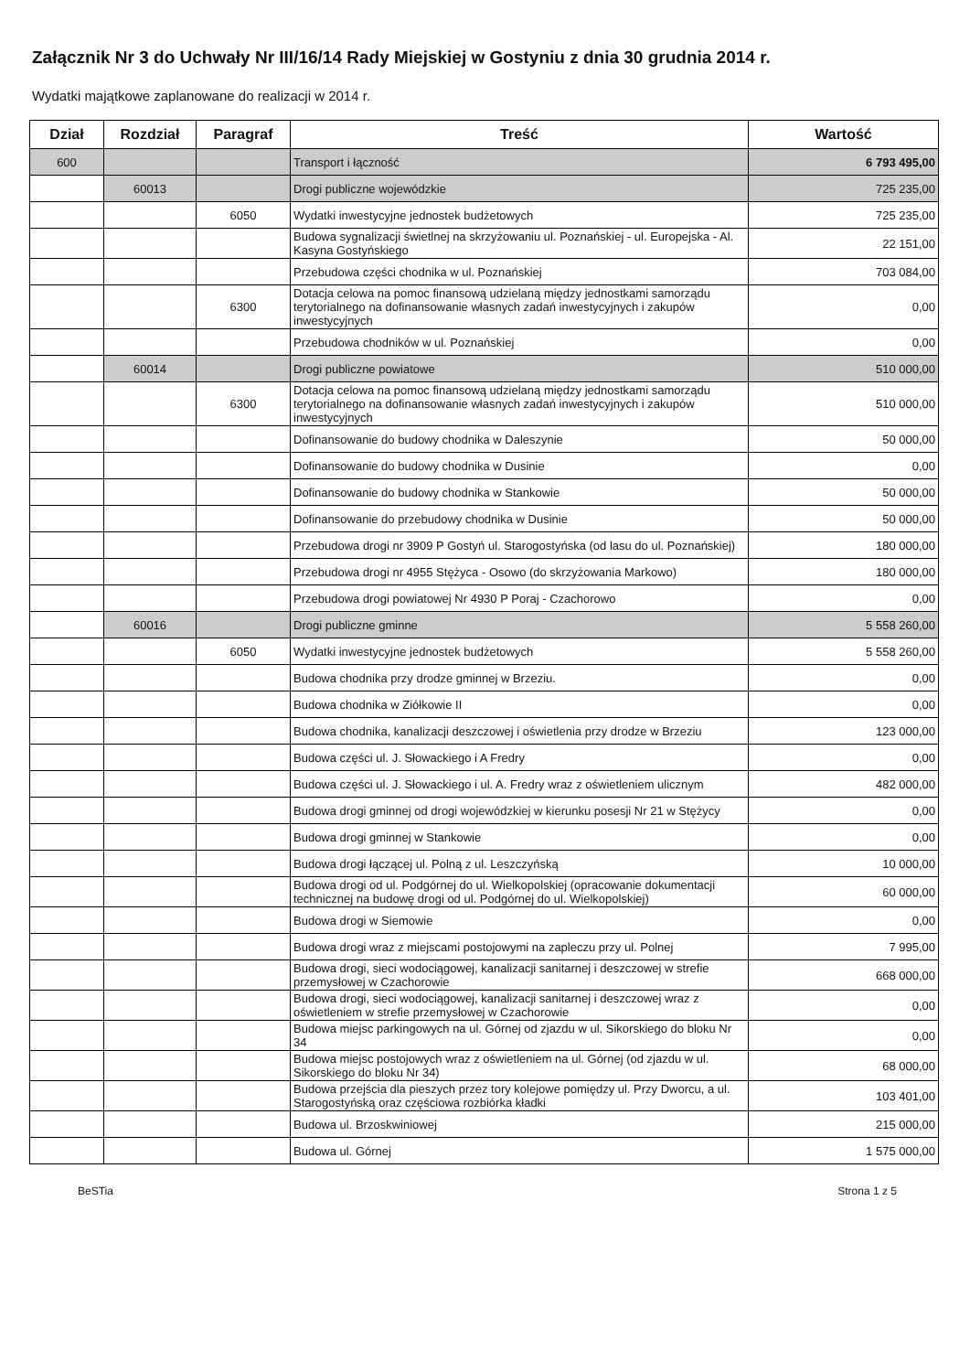Załącznik Nr 3 do Uchwały Nr III/16/14 Rady Miejskiej w Gostyniu z dnia 30 grudnia 2014 r.
Wydatki majątkowe zaplanowane do realizacji w 2014 r.
| Dział | Rozdział | Paragraf | Treść | Wartość |
| --- | --- | --- | --- | --- |
| 600 | | | Transport i łączność | 6 793 495,00 |
| | 60013 | | Drogi publiczne wojewódzkie | 725 235,00 |
| | | 6050 | Wydatki inwestycyjne jednostek budżetowych | 725 235,00 |
| | | | Budowa sygnalizacji świetlnej na skrzyżowaniu ul. Poznańskiej - ul. Europejska - Al. Kasyna Gostyńskiego | 22 151,00 |
| | | | Przebudowa części chodnika w ul. Poznańskiej | 703 084,00 |
| | | 6300 | Dotacja celowa na pomoc finansową udzielaną między jednostkami samorządu terytorialnego na dofinansowanie własnych zadań inwestycyjnych i zakupów inwestycyjnych | 0,00 |
| | | | Przebudowa chodników w ul. Poznańskiej | 0,00 |
| | 60014 | | Drogi publiczne powiatowe | 510 000,00 |
| | | 6300 | Dotacja celowa na pomoc finansową udzielaną między jednostkami samorządu terytorialnego na dofinansowanie własnych zadań inwestycyjnych i zakupów inwestycyjnych | 510 000,00 |
| | | | Dofinansowanie do budowy chodnika w Daleszynie | 50 000,00 |
| | | | Dofinansowanie do budowy chodnika w Dusinie | 0,00 |
| | | | Dofinansowanie do budowy chodnika w Stankowie | 50 000,00 |
| | | | Dofinansowanie do przebudowy chodnika w Dusinie | 50 000,00 |
| | | | Przebudowa drogi nr 3909 P Gostyń ul. Starogostyńska (od lasu do ul. Poznańskiej) | 180 000,00 |
| | | | Przebudowa drogi nr 4955 Stężyca - Osowo (do skrzyżowania Markowo) | 180 000,00 |
| | | | Przebudowa drogi powiatowej Nr 4930 P Poraj - Czachorowo | 0,00 |
| | 60016 | | Drogi publiczne gminne | 5 558 260,00 |
| | | 6050 | Wydatki inwestycyjne jednostek budżetowych | 5 558 260,00 |
| | | | Budowa chodnika przy drodze gminnej w Brzeziu. | 0,00 |
| | | | Budowa chodnika w Ziółkowie II | 0,00 |
| | | | Budowa chodnika, kanalizacji deszczowej i oświetlenia przy drodze w Brzeziu | 123 000,00 |
| | | | Budowa części ul. J. Słowackiego i A Fredry | 0,00 |
| | | | Budowa części ul. J. Słowackiego i ul. A. Fredry wraz z oświetleniem ulicznym | 482 000,00 |
| | | | Budowa drogi gminnej od drogi wojewódzkiej w kierunku posesji Nr 21 w Stężycy | 0,00 |
| | | | Budowa drogi gminnej w Stankowie | 0,00 |
| | | | Budowa drogi łączącej ul. Polną z ul. Leszczyńską | 10 000,00 |
| | | | Budowa drogi od ul. Podgórnej do ul. Wielkopolskiej (opracowanie dokumentacji technicznej na budowę drogi od ul. Podgórnej do ul. Wielkopolskiej) | 60 000,00 |
| | | | Budowa drogi w Siemowie | 0,00 |
| | | | Budowa drogi wraz z miejscami postojowymi na zapleczu przy ul. Polnej | 7 995,00 |
| | | | Budowa drogi, sieci wodociągowej, kanalizacji sanitarnej i deszczowej w strefie przemysłowej w Czachorowie | 668 000,00 |
| | | | Budowa drogi, sieci wodociągowej, kanalizacji sanitarnej i deszczowej wraz z oświetleniem w strefie przemysłowej w Czachorowie | 0,00 |
| | | | Budowa miejsc parkingowych na ul. Górnej od zjazdu w ul. Sikorskiego do bloku Nr 34 | 0,00 |
| | | | Budowa miejsc postojowych wraz z oświetleniem na ul. Górnej (od zjazdu w ul. Sikorskiego do bloku Nr 34) | 68 000,00 |
| | | | Budowa przejścia dla pieszych przez tory kolejowe pomiędzy ul. Przy Dworcu, a ul. Starogostyńską oraz częściowa rozbiórka kładki | 103 401,00 |
| | | | Budowa ul. Brzoskwiniowej | 215 000,00 |
| | | | Budowa ul. Górnej | 1 575 000,00 |
BeSTia Strona 1 z 5